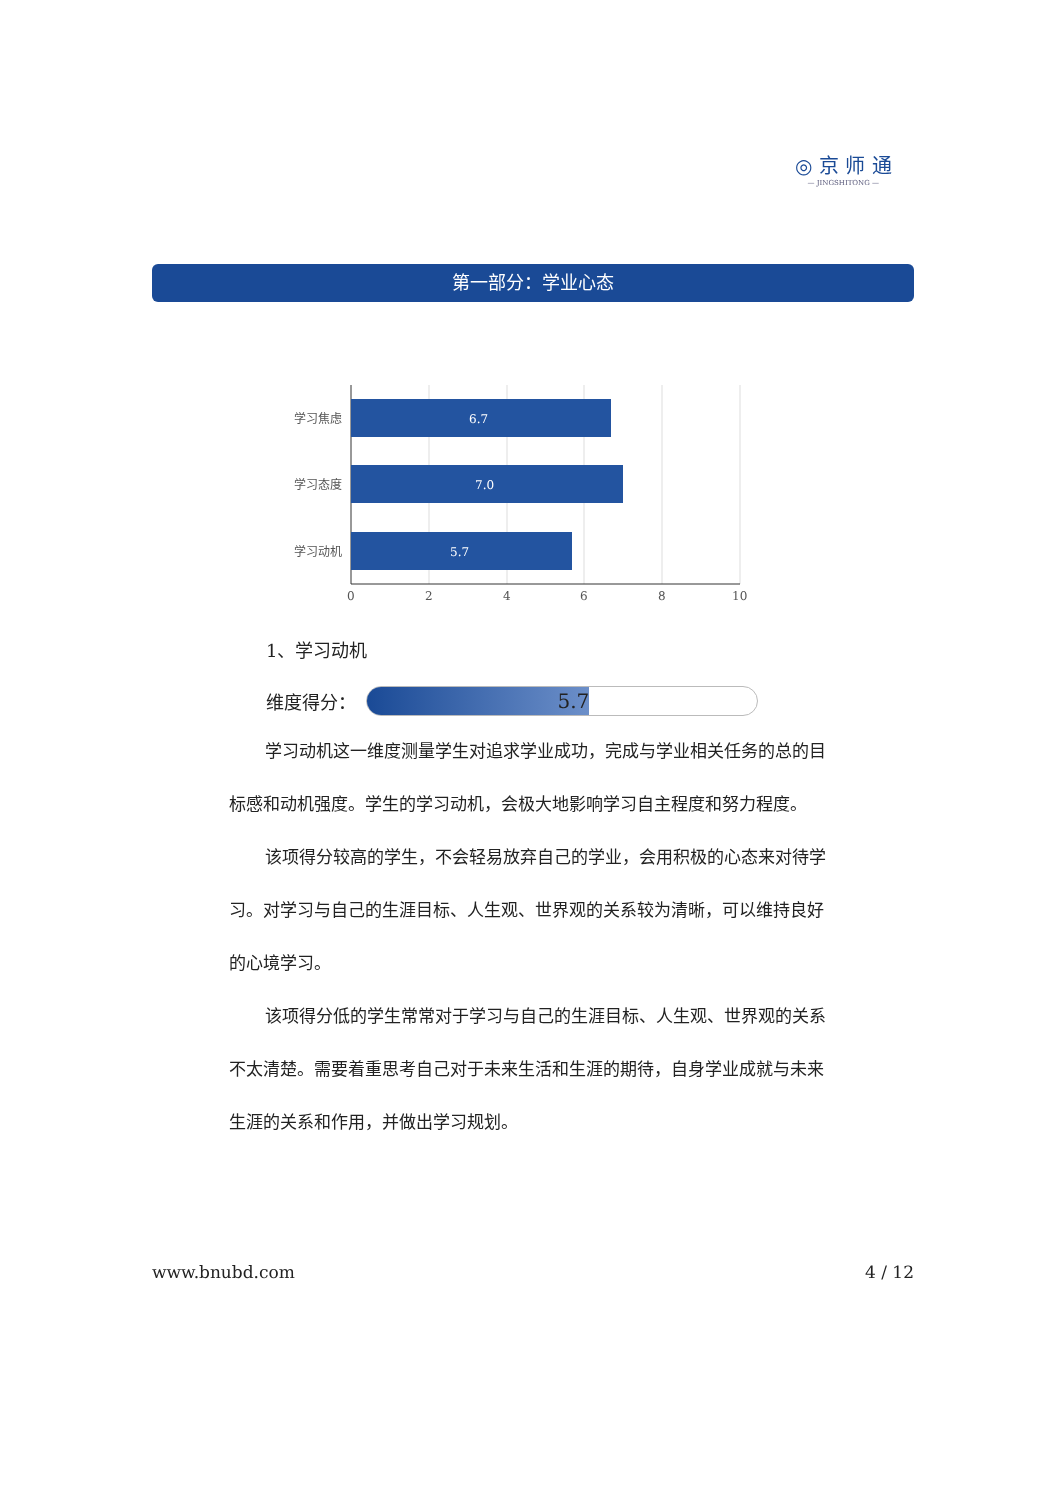◎ 京 师 通
— JINGSHITONG —
第一部分：学业心态
6.7
学习焦虑
7.0
学习态度
5.7
学习动机
0
2
4
6
8
10
1、学习动机
维度得分：
5.7
学习动机这一维度测量学生对追求学业成功，完成与学业相关任务的总的目标感和动机强度。学生的学习动机，会极大地影响学习自主程度和努力程度。
该项得分较高的学生，不会轻易放弃自己的学业，会用积极的心态来对待学习。对学习与自己的生涯目标、人生观、世界观的关系较为清晰，可以维持良好的心境学习。
该项得分低的学生常常对于学习与自己的生涯目标、人生观、世界观的关系不太清楚。需要着重思考自己对于未来生活和生涯的期待，自身学业成就与未来生涯的关系和作用，并做出学习规划。
www.bnubd.com 4 / 12